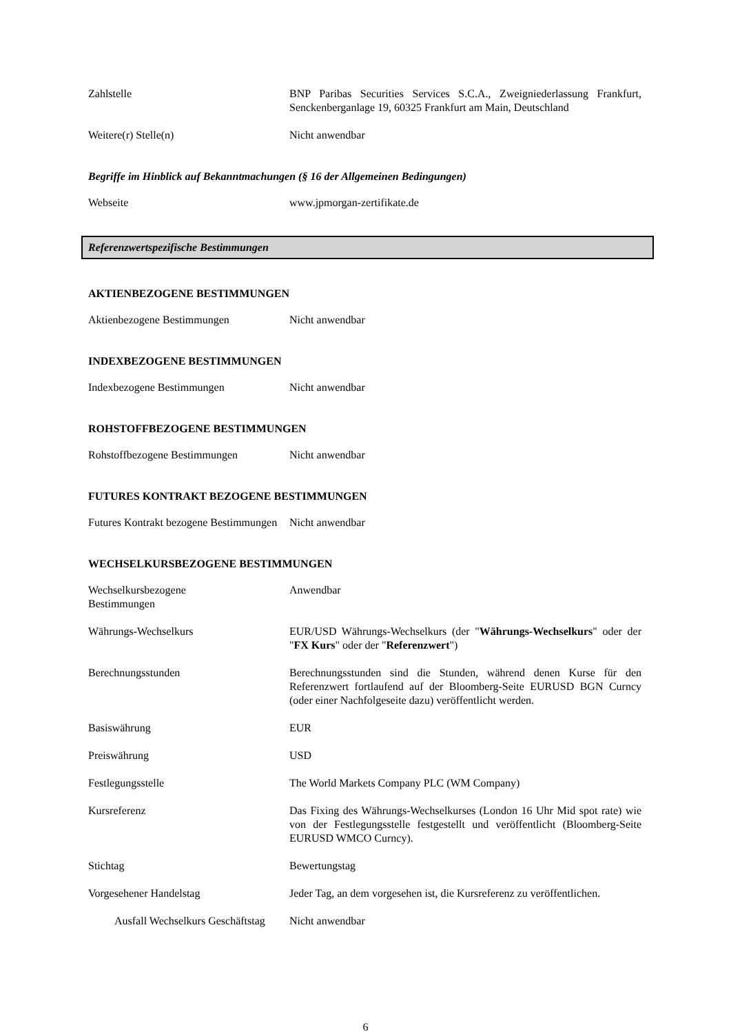Zahlstelle BNP Paribas Securities Services S.C.A., Zweigniederlassung Frankfurt, Senckenberganlage 19, 60325 Frankfurt am Main, Deutschland
Weitere(r) Stelle(n) Nicht anwendbar
Begriffe im Hinblick auf Bekanntmachungen (§ 16 der Allgemeinen Bedingungen)
Webseite www.jpmorgan-zertifikate.de
Referenzwertspezifische Bestimmungen
AKTIENBEZOGENE BESTIMMUNGEN
Aktienbezogene Bestimmungen Nicht anwendbar
INDEXBEZOGENE BESTIMMUNGEN
Indexbezogene Bestimmungen Nicht anwendbar
ROHSTOFFBEZOGENE BESTIMMUNGEN
Rohstoffbezogene Bestimmungen Nicht anwendbar
FUTURES KONTRAKT BEZOGENE BESTIMMUNGEN
Futures Kontrakt bezogene Bestimmungen
Nicht anwendbar
WECHSELKURSBEZOGENE BESTIMMUNGEN
Wechselkursbezogene Bestimmungen
Anwendbar
Währungs-Wechselkurs EUR/USD Währungs-Wechselkurs (der "Währungs-Wechselkurs" oder der "FX Kurs" oder der "Referenzwert")
Berechnungsstunden Berechnungsstunden sind die Stunden, während denen Kurse für den Referenzwert fortlaufend auf der Bloomberg-Seite EURUSD BGN Curncy (oder einer Nachfolgeseite dazu) veröffentlicht werden.
Basiswährung EUR
Preiswährung USD
Festlegungsstelle The World Markets Company PLC (WM Company)
Kursreferenz Das Fixing des Währungs-Wechselkurses (London 16 Uhr Mid spot rate) wie von der Festlegungsstelle festgestellt und veröffentlicht (Bloomberg-Seite EURUSD WMCO Curncy).
Stichtag Bewertungstag
Vorgesehener Handelstag Jeder Tag, an dem vorgesehen ist, die Kursreferenz zu veröffentlichen.
Ausfall Wechselkurs Geschäftstag
Nicht anwendbar
6